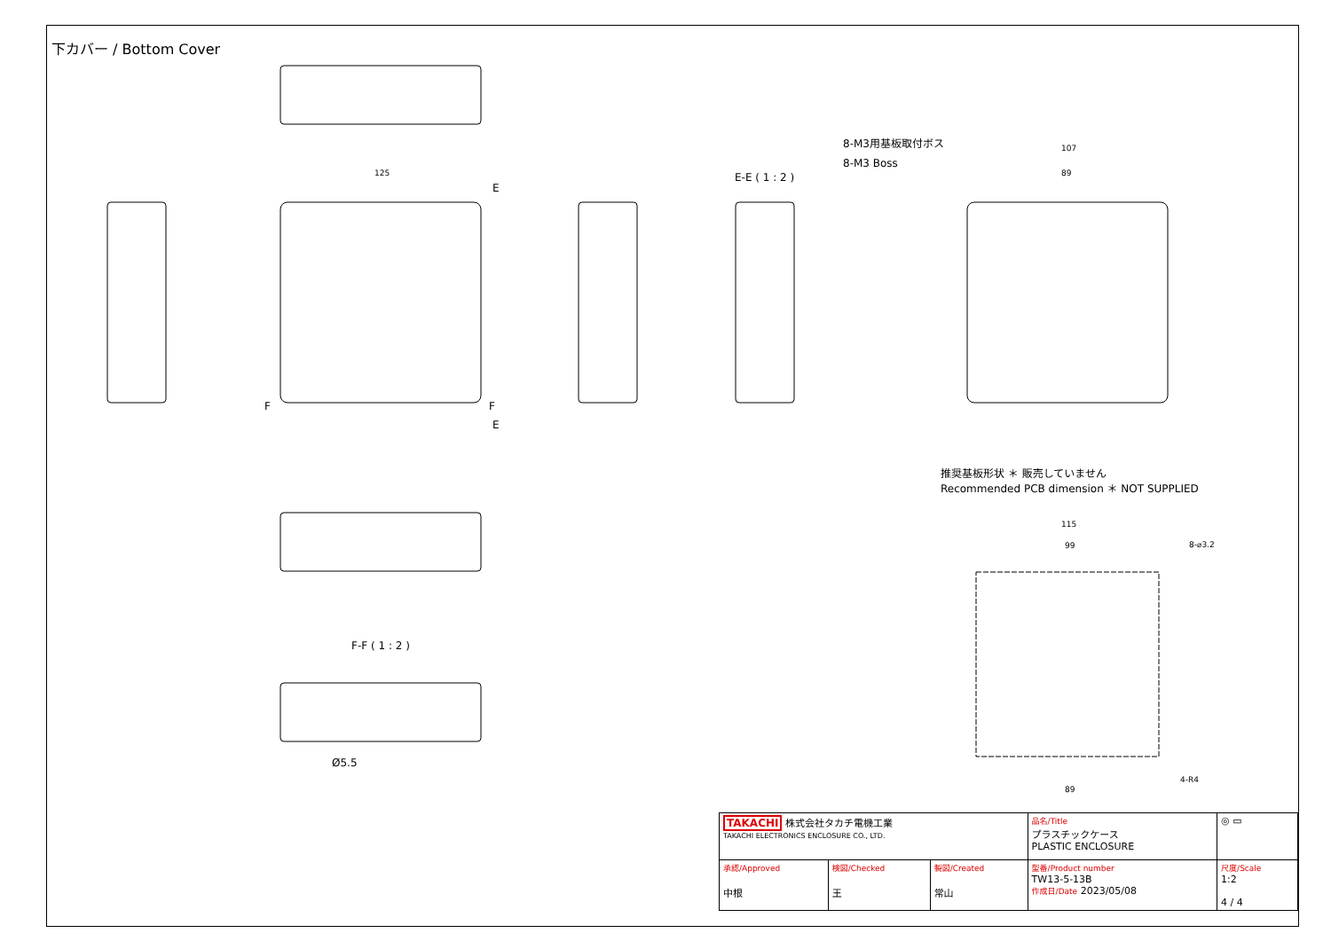下カバー / Bottom Cover
125
107
89
115
99
89
8-⌀3.2
4-R4
E
E
F
F
E-E ( 1 : 2 )
F-F ( 1 : 2 )
Ø5.5
8-M3用基板取付ボス
8-M3 Boss
推奨基板形状 ＊ 販売していません
Recommended PCB dimension ＊ NOT SUPPLIED
| TAKACHI 株式会社タカチ電機工業 TAKACHI ELECTRONICS ENCLOSURE CO., LTD. | | | 品名/Title プラスチックケース PLASTIC ENCLOSURE | ◎ ▭ |
| 承認/Approved 中根 | 検図/Checked 王 | 製図/Created 常山 | 型番/Product number TW13-5-13B 作成日/Date 2023/05/08 | 尺度/Scale 1:2 4 / 4 |